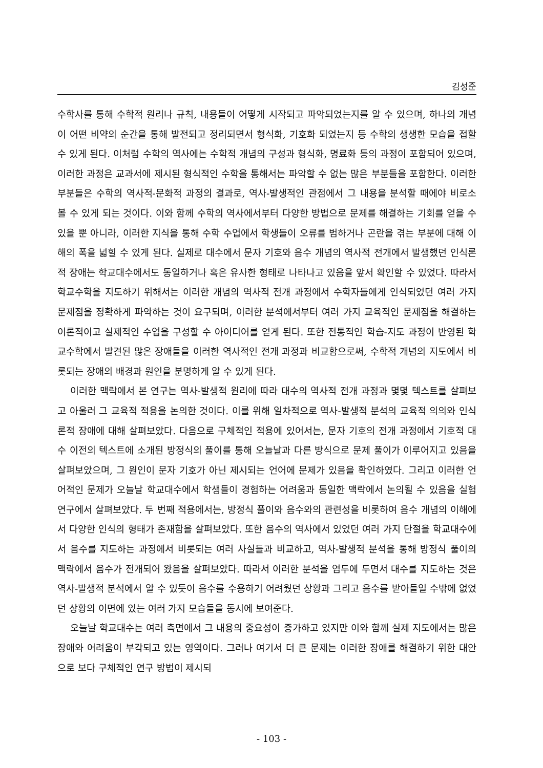김성준
수학사를 통해 수학적 원리나 규칙, 내용들이 어떻게 시작되고 파악되었는지를 알 수 있으며, 하나의 개념이 어떤 비약의 순간을 통해 발전되고 정리되면서 형식화, 기호화 되었는지 등 수학의 생생한 모습을 접할 수 있게 된다. 이처럼 수학의 역사에는 수학적 개념의 구성과 형식화, 명료화 등의 과정이 포함되어 있으며, 이러한 과정은 교과서에 제시된 형식적인 수학을 통해서는 파악할 수 없는 많은 부분들을 포함한다. 이러한 부분들은 수학의 역사적-문화적 과정의 결과로, 역사-발생적인 관점에서 그 내용을 분석할 때에야 비로소 볼 수 있게 되는 것이다. 이와 함께 수학의 역사에서부터 다양한 방법으로 문제를 해결하는 기회를 얻을 수 있을 뿐 아니라, 이러한 지식을 통해 수학 수업에서 학생들이 오류를 범하거나 곤란을 겪는 부분에 대해 이해의 폭을 넓힐 수 있게 된다. 실제로 대수에서 문자 기호와 음수 개념의 역사적 전개에서 발생했던 인식론적 장애는 학교대수에서도 동일하거나 혹은 유사한 형태로 나타나고 있음을 앞서 확인할 수 있었다. 따라서 학교수학을 지도하기 위해서는 이러한 개념의 역사적 전개 과정에서 수학자들에게 인식되었던 여러 가지 문제점을 정확하게 파악하는 것이 요구되며, 이러한 분석에서부터 여러 가지 교육적인 문제점을 해결하는 이론적이고 실제적인 수업을 구성할 수 아이디어를 얻게 된다. 또한 전통적인 학습-지도 과정이 반영된 학교수학에서 발견된 많은 장애들을 이러한 역사적인 전개 과정과 비교함으로써, 수학적 개념의 지도에서 비롯되는 장애의 배경과 원인을 분명하게 알 수 있게 된다.
이러한 맥락에서 본 연구는 역사-발생적 원리에 따라 대수의 역사적 전개 과정과 몇몇 텍스트를 살펴보고 아울러 그 교육적 적용을 논의한 것이다. 이를 위해 일차적으로 역사-발생적 분석의 교육적 의의와 인식론적 장애에 대해 살펴보았다. 다음으로 구체적인 적용에 있어서는, 문자 기호의 전개 과정에서 기호적 대수 이전의 텍스트에 소개된 방정식의 풀이를 통해 오늘날과 다른 방식으로 문제 풀이가 이루어지고 있음을 살펴보았으며, 그 원인이 문자 기호가 아닌 제시되는 언어에 문제가 있음을 확인하였다. 그리고 이러한 언어적인 문제가 오늘날 학교대수에서 학생들이 경험하는 어려움과 동일한 맥락에서 논의될 수 있음을 실험연구에서 살펴보았다. 두 번째 적용에서는, 방정식 풀이와 음수와의 관련성을 비롯하여 음수 개념의 이해에서 다양한 인식의 형태가 존재함을 살펴보았다. 또한 음수의 역사에서 있었던 여러 가지 단절을 학교대수에서 음수를 지도하는 과정에서 비롯되는 여러 사실들과 비교하고, 역사-발생적 분석을 통해 방정식 풀이의 맥락에서 음수가 전개되어 왔음을 살펴보았다. 따라서 이러한 분석을 염두에 두면서 대수를 지도하는 것은 역사-발생적 분석에서 알 수 있듯이 음수를 수용하기 어려웠던 상황과 그리고 음수를 받아들일 수밖에 없었던 상황의 이면에 있는 여러 가지 모습들을 동시에 보여준다.
오늘날 학교대수는 여러 측면에서 그 내용의 중요성이 증가하고 있지만 이와 함께 실제 지도에서는 많은 장애와 어려움이 부각되고 있는 영역이다. 그러나 여기서 더 큰 문제는 이러한 장애를 해결하기 위한 대안으로 보다 구체적인 연구 방법이 제시되
- 103 -